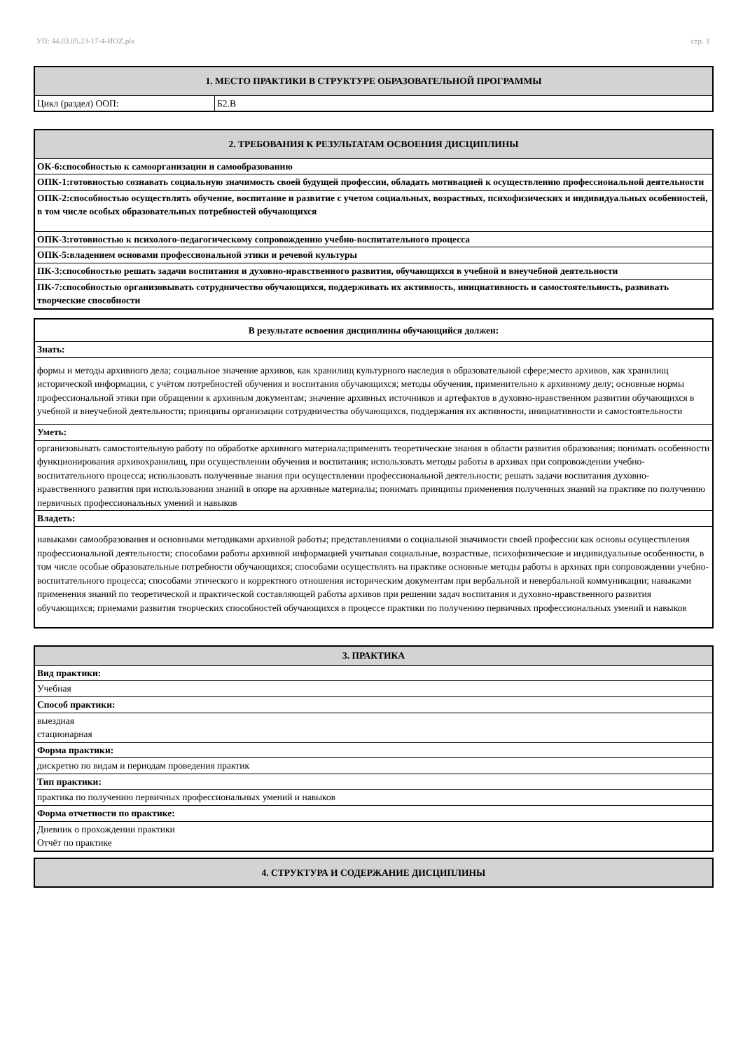УП: 44.03.05.23-17-4-ИОZ.plx стр. 3
| 1. МЕСТО ПРАКТИКИ В СТРУКТУРЕ ОБРАЗОВАТЕЛЬНОЙ ПРОГРАММЫ | |
| --- | --- |
| Цикл (раздел) ООП: | Б2.В |
| 2. ТРЕБОВАНИЯ К РЕЗУЛЬТАТАМ ОСВОЕНИЯ ДИСЦИПЛИНЫ |
| --- |
| ОК-6:способностью к самоорганизации и самообразованию |
| ОПК-1:готовностью сознавать социальную значимость своей будущей профессии, обладать мотивацией к осуществлению профессиональной деятельности |
| ОПК-2:способностью осуществлять обучение, воспитание и развитие с учетом социальных, возрастных, психофизических и индивидуальных особенностей, в том числе особых образовательных потребностей обучающихся |
| ОПК-3:готовностью к психолого-педагогическому сопровождению учебно-воспитательного процесса |
| ОПК-5:владением основами профессиональной этики и речевой культуры |
| ПК-3:способностью решать задачи воспитания и духовно-нравственного развития, обучающихся в учебной и внеучебной деятельности |
| ПК-7:способностью организовывать сотрудничество обучающихся, поддерживать их активность, инициативность и самостоятельность, развивать творческие способности |
| В результате освоения дисциплины обучающийся должен: |
| Знать: |
| формы и методы архивного дела; социальное значение архивов, как хранилищ культурного наследия в образовательной сфере;место архивов, как хранилищ исторической информации, с учётом потребностей обучения и воспитания обучающихся; методы обучения, применительно к архивному делу; основные нормы профессиональной этики при обращении к архивным документам; значение архивных источников и артефактов в духовно-нравственном развитии обучающихся в учебной и внеучебной деятельности; принципы организации сотрудничества обучающихся, поддержания их активности, инициативности и самостоятельности |
| Уметь: |
| организовывать самостоятельную работу по обработке архивного материала;применять теоретические знания в области развития образования; понимать особенности функционирования архивохранилищ, при осуществлении обучения и воспитания; использовать методы работы в архивах при сопровождении учебно-воспитательного процесса; использовать полученные знания при осуществлении профессиональной деятельности; решать задачи воспитания духовно- нравственного развития при использовании знаний в опоре на архивные материалы; понимать принципы применения полученных знаний на практике по получению первичных профессиональных умений и навыков |
| Владеть: |
| навыками самообразования и основными методиками архивной работы; представлениями о социальной значимости своей профессии как основы осуществления профессиональной деятельности; способами работы архивной информацией учитывая социальные, возрастные, психофизические и индивидуальные особенности, в том числе особые образовательные потребности обучающихся; способами осуществлять на практике основные методы работы в архивах при сопровождении учебно-воспитательного процесса; способами этического и корректного отношения историческим документам при вербальной и невербальной коммуникации; навыками применения знаний по теоретической и практической составляющей работы архивов при решении задач воспитания и духовно-нравственного развития обучающихся; приемами развития творческих способностей обучающихся в процессе практики по получению первичных профессиональных умений и навыков |
| 3. ПРАКТИКА |
| --- |
| Вид практики: |
| Учебная |
| Способ практики: |
| выездная стационарная |
| Форма практики: |
| дискретно по видам и периодам проведения практик |
| Тип практики: |
| практика по получению первичных профессиональных умений и навыков |
| Форма отчетности по практике: |
| Дневник о прохождении практики Отчёт по практике |
| 4. СТРУКТУРА И СОДЕРЖАНИЕ ДИСЦИПЛИНЫ |
| --- |